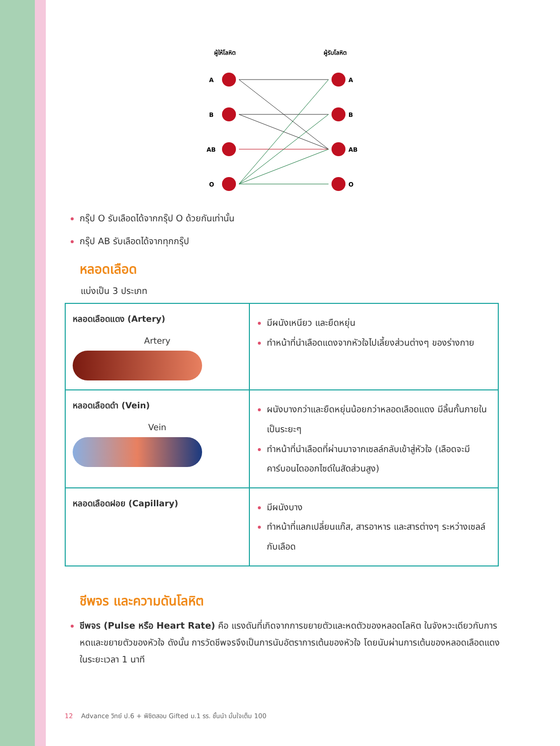ผู้ให้โลหิต
ผู้รับโลหิต
A
B
AB
O
A
B
AB
O
กรุ๊ป O รับเลือดได้จากกรุ๊ป O ด้วยกันเท่านั้น
กรุ๊ป AB รับเลือดได้จากทุกกรุ๊ป
หลอดเลือด
แบ่งเป็น 3 ประเภท
| หลอดเลือดแดง (Artery) Artery | มีผนังเหนียว และยืดหยุ่น ทำหน้าที่นำเลือดแดงจากหัวใจไปเลี้ยงส่วนต่างๆ ของร่างกาย |
| หลอดเลือดดำ (Vein) Vein | ผนังบางกว่าและยืดหยุ่นน้อยกว่าหลอดเลือดแดง มีลิ้นกั้นภายในเป็นระยะๆ ทำหน้าที่นำเลือดที่ผ่านมาจากเซลล์กลับเข้าสู่หัวใจ (เลือดจะมีคาร์บอนไดออกไซด์ในสัดส่วนสูง) |
| หลอดเลือดฝอย (Capillary) | มีผนังบาง ทำหน้าที่แลกเปลี่ยนแก๊ส, สารอาหาร และสารต่างๆ ระหว่างเซลล์กับเลือด |
ชีพจร และความดันโลหิต
ชีพจร (Pulse หรือ Heart Rate) คือ แรงดันที่เกิดจากการขยายตัวและหดตัวของหลอดโลหิต ในจังหวะเดียวกับการหดและขยายตัวของหัวใจ ดังนั้น การวัดชีพจรจึงเป็นการนับอัตราการเต้นของหัวใจ โดยนับผ่านการเต้นของหลอดเลือดแดงในระยะเวลา 1 นาที
12 Advance วิทย์ ป.6 + พิชิตสอบ Gifted ม.1 รร. ชั้นนำ มั่นใจเต็ม 100